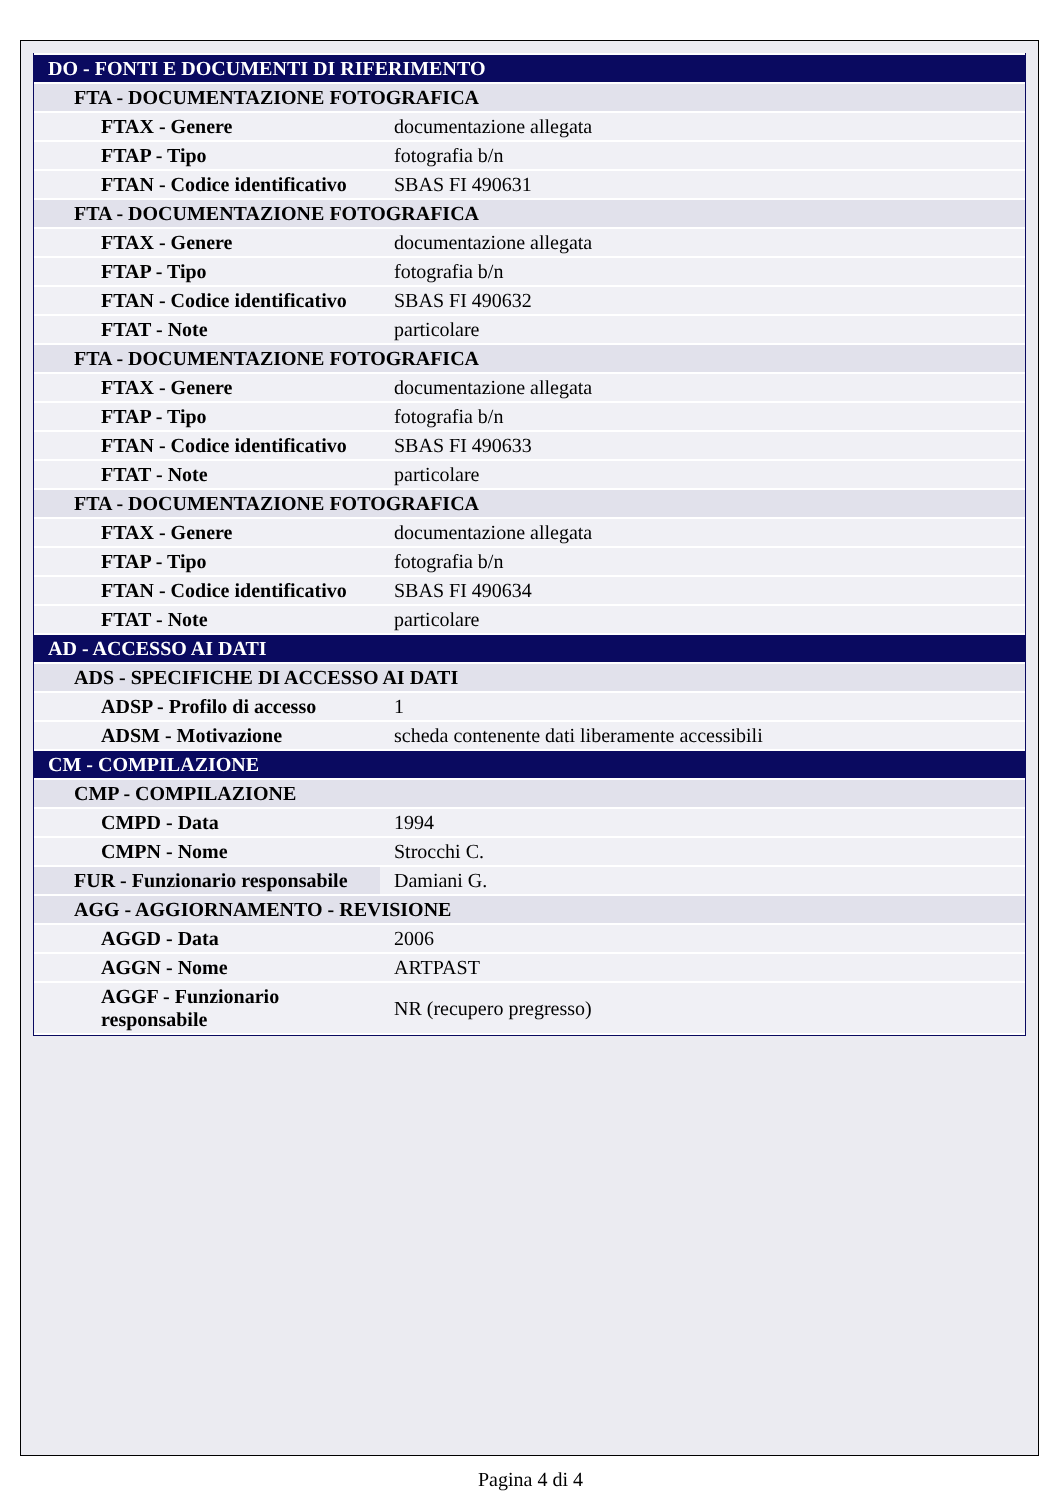| DO - FONTI E DOCUMENTI DI RIFERIMENTO | |
| FTA - DOCUMENTAZIONE FOTOGRAFICA | |
| FTAX - Genere | documentazione allegata |
| FTAP - Tipo | fotografia b/n |
| FTAN - Codice identificativo | SBAS FI 490631 |
| FTA - DOCUMENTAZIONE FOTOGRAFICA | |
| FTAX - Genere | documentazione allegata |
| FTAP - Tipo | fotografia b/n |
| FTAN - Codice identificativo | SBAS FI 490632 |
| FTAT - Note | particolare |
| FTA - DOCUMENTAZIONE FOTOGRAFICA | |
| FTAX - Genere | documentazione allegata |
| FTAP - Tipo | fotografia b/n |
| FTAN - Codice identificativo | SBAS FI 490633 |
| FTAT - Note | particolare |
| FTA - DOCUMENTAZIONE FOTOGRAFICA | |
| FTAX - Genere | documentazione allegata |
| FTAP - Tipo | fotografia b/n |
| FTAN - Codice identificativo | SBAS FI 490634 |
| FTAT - Note | particolare |
| AD - ACCESSO AI DATI | |
| ADS - SPECIFICHE DI ACCESSO AI DATI | |
| ADSP - Profilo di accesso | 1 |
| ADSM - Motivazione | scheda contenente dati liberamente accessibili |
| CM - COMPILAZIONE | |
| CMP - COMPILAZIONE | |
| CMPD - Data | 1994 |
| CMPN - Nome | Strocchi C. |
| FUR - Funzionario responsabile | Damiani G. |
| AGG - AGGIORNAMENTO - REVISIONE | |
| AGGD - Data | 2006 |
| AGGN - Nome | ARTPAST |
| AGGF - Funzionario responsabile | NR (recupero pregresso) |
Pagina 4 di 4